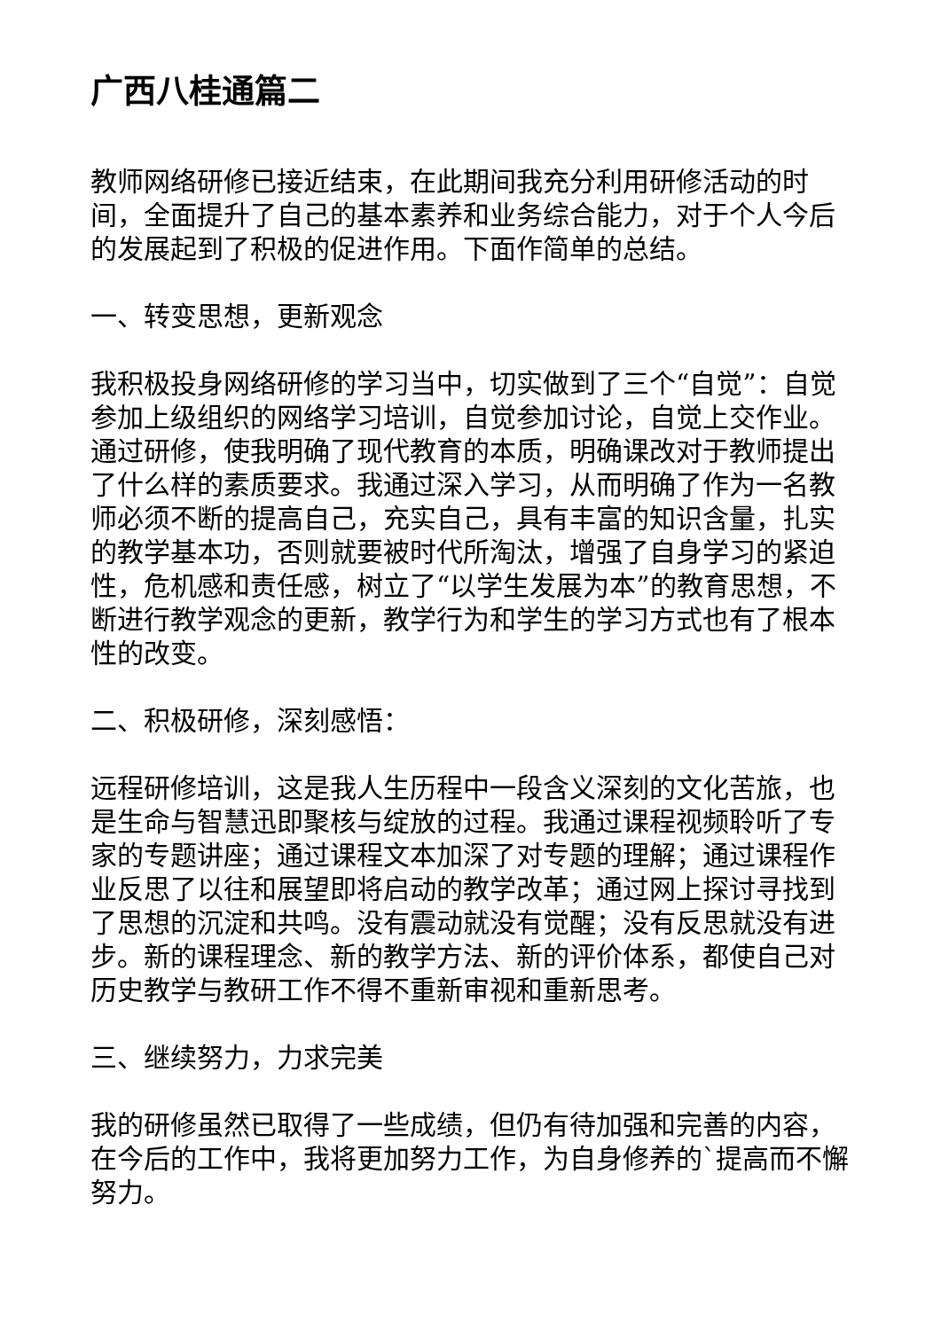广西八桂通篇二
教师网络研修已接近结束，在此期间我充分利用研修活动的时间，全面提升了自己的基本素养和业务综合能力，对于个人今后的发展起到了积极的促进作用。下面作简单的总结。
一、转变思想，更新观念
我积极投身网络研修的学习当中，切实做到了三个“自觉”：自觉参加上级组织的网络学习培训，自觉参加讨论，自觉上交作业。通过研修，使我明确了现代教育的本质，明确课改对于教师提出了什么样的素质要求。我通过深入学习，从而明确了作为一名教师必须不断的提高自己，充实自己，具有丰富的知识含量，扎实的教学基本功，否则就要被时代所淘汰，增强了自身学习的紧迫性，危机感和责任感，树立了“以学生发展为本”的教育思想，不断进行教学观念的更新，教学行为和学生的学习方式也有了根本性的改变。
二、积极研修，深刻感悟：
远程研修培训，这是我人生历程中一段含义深刻的文化苦旅，也是生命与智慧迅即聚核与绽放的过程。我通过课程视频聆听了专家的专题讲座；通过课程文本加深了对专题的理解；通过课程作业反思了以往和展望即将启动的教学改革；通过网上探讨寻找到了思想的沉淀和共鸣。没有震动就没有觉醒；没有反思就没有进步。新的课程理念、新的教学方法、新的评价体系，都使自己对历史教学与教研工作不得不重新审视和重新思考。
三、继续努力，力求完美
我的研修虽然已取得了一些成绩，但仍有待加强和完善的内容，在今后的工作中，我将更加努力工作，为自身修养的`提高而不懈努力。